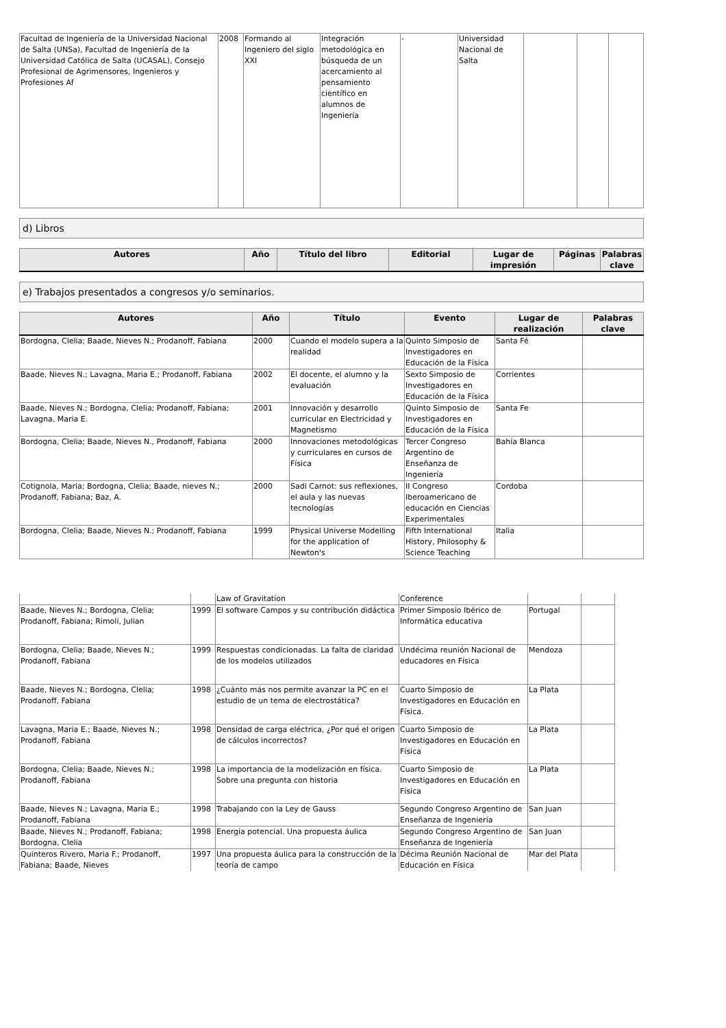| Facultad de Ingeniería de la Universidad Nacional de Salta (UNSa), Facultad de Ingeniería de la Universidad Católica de Salta (UCASAL), Consejo Profesional de Agrimensores, Ingenieros y Profesiones Af | 2008 | Formando al Ingeniero del siglo XXI | Integración metodológica en búsqueda de un acercamiento al pensamiento científico en alumnos de Ingeniería | - | Universidad Nacional de Salta | | | |
d) Libros
| Autores | Año | Título del libro | Editorial | Lugar de impresión | Páginas | Palabras clave |
| --- | --- | --- | --- | --- | --- | --- |
e) Trabajos presentados a congresos y/o seminarios.
| Autores | Año | Título | Evento | Lugar de realización | Palabras clave |
| --- | --- | --- | --- | --- | --- |
| Bordogna, Clelia; Baade, Nieves N.; Prodanoff, Fabiana | 2000 | Cuando el modelo supera a la realidad | Quinto Simposio de Investigadores en Educación de la Física | Santa Fé | |
| Baade, Nieves N.; Lavagna, Maria E.; Prodanoff, Fabiana | 2002 | El docente, el alumno y la evaluación | Sexto Simposio de Investigadores en Educación de la Física | Corrientes | |
| Baade, Nieves N.; Bordogna, Clelia; Prodanoff, Fabiana; Lavagna, Maria E. | 2001 | Innovación y desarrollo curricular en Electricidad y Magnetismo | Quinto Simposio de Investigadores en Educación de la Física | Santa Fe | |
| Bordogna, Clelia; Baade, Nieves N., Prodanoff, Fabiana | 2000 | Innovaciones metodológicas y curriculares en cursos de Física | Tercer Congreso Argentino de Enseñanza de Ingeniería | Bahía Blanca | |
| Cotignola, Maria; Bordogna, Clelia; Baade, nieves N.; Prodanoff, Fabiana; Baz, A. | 2000 | Sadi Carnot: sus reflexiones, el aula y las nuevas tecnologías | II Congreso Iberoamericano de educación en Ciencias Experimentales | Cordoba | |
| Bordogna, Clelia; Baade, Nieves N.; Prodanoff, Fabiana | 1999 | Physical Universe Modelling for the application of Newton's | Fifth International History, Philosophy & Science Teaching | Italia | |
| | | Law of Gravitation | Conference | | |
| Baade, Nieves N.; Bordogna, Clelia; Prodanoff, Fabiana; Rimoli, Julian | 1999 | El software Campos y su contribución didáctica | Primer Simposio Ibérico de Informática educativa | Portugal | |
| Bordogna, Clelia; Baade, Nieves N.; Prodanoff, Fabiana | 1999 | Respuestas condicionadas. La falta de claridad de los modelos utilizados | Undécima reunión Nacional de educadores en Física | Mendoza | |
| Baade, Nieves N.; Bordogna, Clelia; Prodanoff, Fabiana | 1998 | ¿Cuánto más nos permite avanzar la PC en el estudio de un tema de electrostática? | Cuarto Simposio de Investigadores en Educación en Física. | La Plata | |
| Lavagna, Maria E.; Baade, Nieves N.; Prodanoff, Fabiana | 1998 | Densidad de carga eléctrica, ¿Por qué el origen de cálculos incorrectos? | Cuarto Simposio de Investigadores en Educación en Física | La Plata | |
| Bordogna, Clelia; Baade, Nieves N.; Prodanoff, Fabiana | 1998 | La importancia de la modelización en física. Sobre una pregunta con historia | Cuarto Simposio de Investigadores en Educación en Física | La Plata | |
| Baade, Nieves N.; Lavagna, Maria E.; Prodanoff, Fabiana | 1998 | Trabajando con la Ley de Gauss | Segundo Congreso Argentino de Enseñanza de Ingeniería | San Juan | |
| Baade, Nieves N.; Prodanoff, Fabiana; Bordogna, Clelia | 1998 | Energía potencial. Una propuesta áulica | Segundo Congreso Argentino de Enseñanza de Ingeniería | San Juan | |
| Quinteros Rivero, Maria F.; Prodanoff, Fabiana; Baade, Nieves | 1997 | Una propuesta áulica para la construcción de la teoría de campo | Décima Reunión Nacional de Educación en Física | Mar del Plata | |